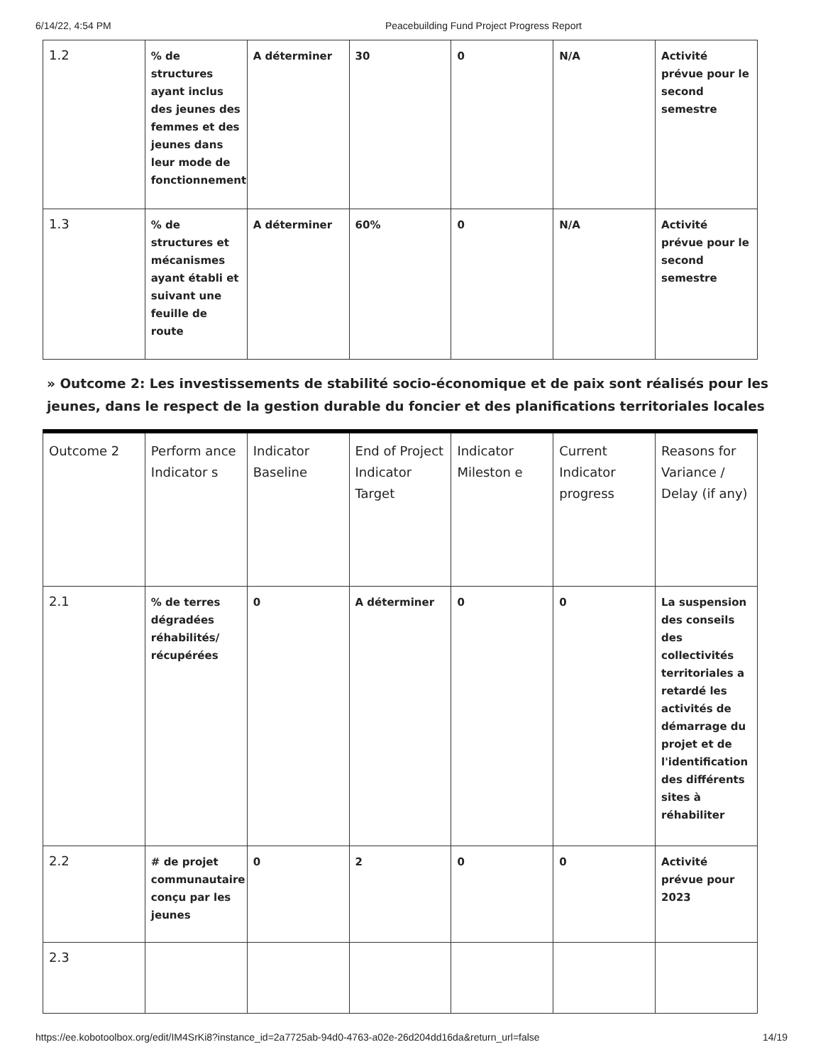6/14/22, 4:54 PM Peacebuilding Fund Project Progress Report
| 1.2 | % de structures ayant inclus des jeunes des femmes et des jeunes dans leur mode de fonctionnement | A déterminer | 30 | 0 | N/A | Activité prévue pour le second semestre |
| 1.3 | % de structures et mécanismes ayant établi et suivant une feuille de route | A déterminer | 60% | 0 | N/A | Activité prévue pour le second semestre |
» Outcome 2: Les investissements de stabilité socio-économique et de paix sont réalisés pour les jeunes, dans le respect de la gestion durable du foncier et des planifications territoriales locales
| Outcome 2 | Perform ance Indicator s | Indicator Baseline | End of Project Indicator Target | Indicator Mileston e | Current Indicator progress | Reasons for Variance / Delay (if any) |
| 2.1 | % de terres dégradées réhabilités/ récupérées | 0 | A déterminer | 0 | 0 | La suspension des conseils des collectivités territoriales a retardé les activités de démarrage du projet et de l'identification des différents sites à réhabiliter |
| 2.2 | # de projet communautaire conçu par les jeunes | 0 | 2 | 0 | 0 | Activité prévue pour 2023 |
| 2.3 | | | | | | |
https://ee.kobotoolbox.org/edit/IM4SrKi8?instance_id=2a7725ab-94d0-4763-a02e-26d204dd16da&return_url=false 14/19